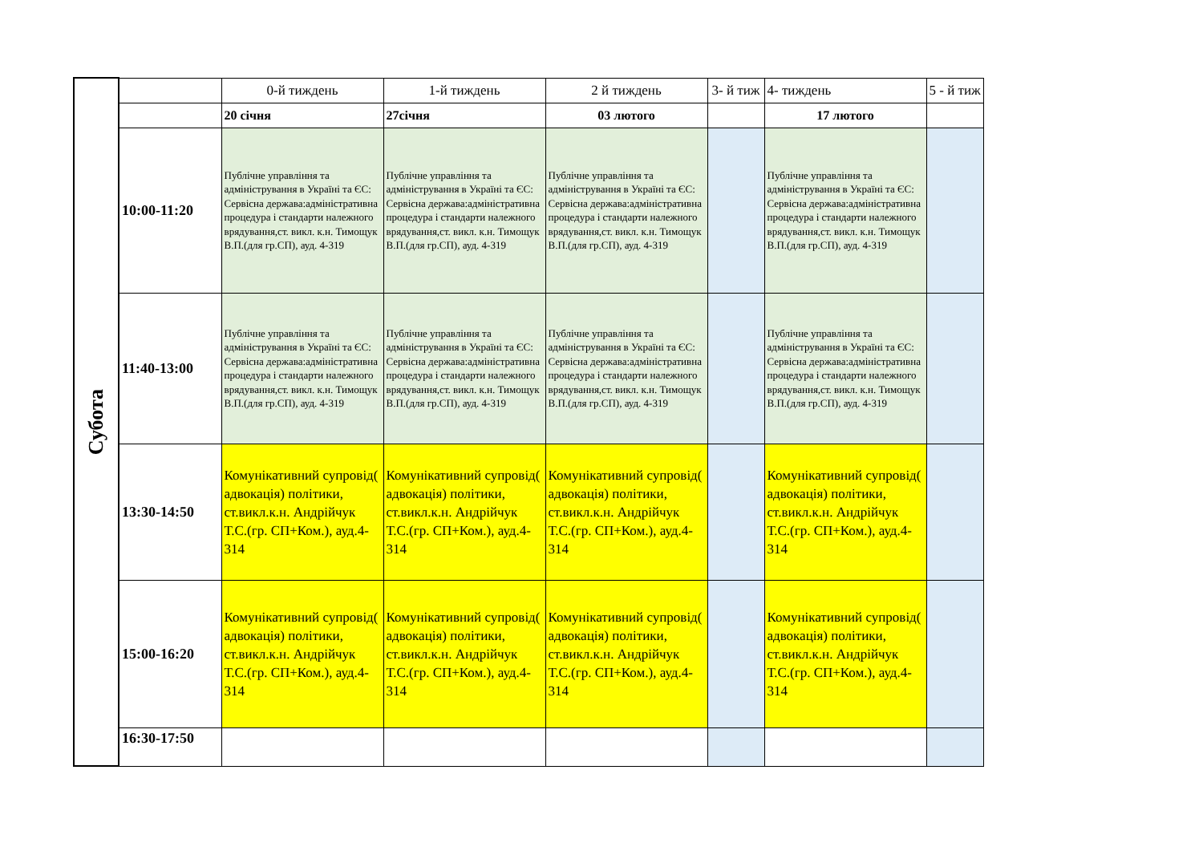| Субота | | 0-й тиждень | 1-й тиждень | 2 й тиждень | 3- й тиж | 4- тиждень | 5 - й тиж |
| | | 20 січня | 27січня | 03 лютого | | 17 лютого | |
| | 10:00-11:20 | Публічне управління та адміністрування в Україні та ЄС: Сервісна держава:адміністративна процедура і стандарти належного врядування,ст. викл. к.н. Тимощук В.П.(для гр.СП), ауд. 4-319 | Публічне управління та адміністрування в Україні та ЄС: Сервісна держава:адміністративна процедура і стандарти належного врядування,ст. викл. к.н. Тимощук В.П.(для гр.СП), ауд. 4-319 | Публічне управління та адміністрування в Україні та ЄС: Сервісна держава:адміністративна процедура і стандарти належного врядування,ст. викл. к.н. Тимощук В.П.(для гр.СП), ауд. 4-319 | | Публічне управління та адміністрування в Україні та ЄС: Сервісна держава:адміністративна процедура і стандарти належного врядування,ст. викл. к.н. Тимощук В.П.(для гр.СП), ауд. 4-319 | |
| | 11:40-13:00 | Публічне управління та адміністрування в Україні та ЄС: Сервісна держава:адміністративна процедура і стандарти належного врядування,ст. викл. к.н. Тимощук В.П.(для гр.СП), ауд. 4-319 | Публічне управління та адміністрування в Україні та ЄС: Сервісна держава:адміністративна процедура і стандарти належного врядування,ст. викл. к.н. Тимощук В.П.(для гр.СП), ауд. 4-319 | Публічне управління та адміністрування в Україні та ЄС: Сервісна держава:адміністративна процедура і стандарти належного врядування,ст. викл. к.н. Тимощук В.П.(для гр.СП), ауд. 4-319 | | Публічне управління та адміністрування в Україні та ЄС: Сервісна держава:адміністративна процедура і стандарти належного врядування,ст. викл. к.н. Тимощук В.П.(для гр.СП), ауд. 4-319 | |
| | 13:30-14:50 | Комунікативний супровід( адвокація) політики, ст.викл.к.н. Андрійчук Т.С.(гр. СП+Ком.), ауд.4-314 | Комунікативний супровід( адвокація) політики, ст.викл.к.н. Андрійчук Т.С.(гр. СП+Ком.), ауд.4-314 | Комунікативний супровід( адвокація) політики, ст.викл.к.н. Андрійчук Т.С.(гр. СП+Ком.), ауд.4-314 | | Комунікативний супровід( адвокація) політики, ст.викл.к.н. Андрійчук Т.С.(гр. СП+Ком.), ауд.4-314 | |
| | 15:00-16:20 | Комунікативний супровід( адвокація) політики, ст.викл.к.н. Андрійчук Т.С.(гр. СП+Ком.), ауд.4-314 | Комунікативний супровід( адвокація) політики, ст.викл.к.н. Андрійчук Т.С.(гр. СП+Ком.), ауд.4-314 | Комунікативний супровід( адвокація) політики, ст.викл.к.н. Андрійчук Т.С.(гр. СП+Ком.), ауд.4-314 | | Комунікативний супровід( адвокація) політики, ст.викл.к.н. Андрійчук Т.С.(гр. СП+Ком.), ауд.4-314 | |
| | 16:30-17:50 | | | | | | |